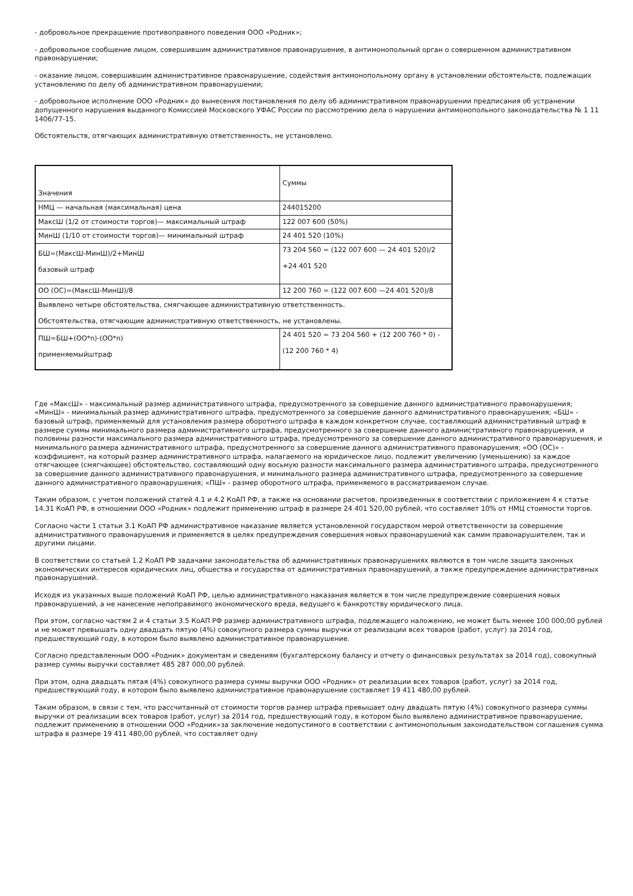- добровольное прекращение противоправного поведения ООО «Родник»;
- добровольное сообщение лицом, совершившим административное правонарушение, в антимонопольный орган о совершенном административном правонарушении;
- оказание лицом, совершившим административное правонарушение, содействия антимонопольному органу в установлении обстоятельств, подлежащих установлению по делу об административном правонарушении;
- добровольное исполнение ООО «Родник» до вынесения постановления по делу об административном правонарушении предписания об устранении допущенного нарушения выданного Комиссией Московского УФАС России по рассмотрению дела о нарушении антимонопольного законодательства № 1 11 1406/77-15.
Обстоятельств, отягчающих административную ответственность, не установлено.
| Значения | Суммы |
| НМЦ — начальная (максимальная) цена | 244015200 |
| МаксШ (1/2 от стоимости торгов)— максимальный штраф | 122 007 600 (50%) |
| МинШ (1/10 от стоимости торгов)— минимальный штраф | 24 401 520 (10%) |
| БШ=(МаксШ-МинШ)/2+МинШ базовый штраф | 73 204 560 = (122 007 600 — 24 401 520)/2 +24 401 520 |
| ОО (ОС)=(МаксШ-МинШ)/8 | 12 200 760 = (122 007 600 —24 401 520)/8 |
| Выявлено четыре обстоятельства, смягчающее административную ответственность. Обстоятельства, отягчающие административную ответственность, не установлены. | |
| ПШ=БШ+(ОО*n)-(ОО*n) применяемыйштраф | 24 401 520 = 73 204 560 + (12 200 760 * 0) - (12 200 760 * 4) |
Где «МаксШ» - максимальный размер административного штрафа, предусмотренного за совершение данного административного правонарушения; «МинШ» - минимальный размер административного штрафа, предусмотренного за совершение данного административного правонарушения; «БШ» - базовый штраф, применяемый для установления размера оборотного штрафа в каждом конкретном случае, составляющий административный штраф в размере суммы минимального размера административного штрафа, предусмотренного за совершение данного административного правонарушения, и половины разности максимального размера административного штрафа, предусмотренного за совершение данного административного правонарушения, и минимального размера административного штрафа, предусмотренного за совершение данного административного правонарушения; «ОО (ОС)» - коэффициент, на который размер административного штрафа, налагаемого на юридическое лицо, подлежит увеличению (уменьшению) за каждое отягчающее (смягчающее) обстоятельство, составляющий одну восьмую разности максимального размера административного штрафа, предусмотренного за совершение данного административного правонарушения, и минимального размера административного штрафа, предусмотренного за совершение данного административного правонарушения; «ПШ» - размер оборотного штрафа, применяемого в рассматриваемом случае.
Таким образом, с учетом положений статей 4.1 и 4.2 КоАП РФ, а также на основании расчетов, произведенных в соответствии с приложением 4 к статье 14.31 КоАП РФ, в отношении ООО «Родник» подлежит применению штраф в размере 24 401 520,00 рублей, что составляет 10% от НМЦ стоимости торгов.
Согласно части 1 статьи 3.1 КоАП РФ административное наказание является установленной государством мерой ответственности за совершение административного правонарушения и применяется в целях предупреждения совершения новых правонарушений как самим правонарушителем, так и другими лицами.
В соответствии со статьей 1.2 КоАП РФ задачами законодательства об административных правонарушениях являются в том числе защита законных экономических интересов юридических лиц, общества и государства от административных правонарушений, а также предупреждение административных правонарушений.
Исходя из указанных выше положений КоАП РФ, целью административного наказания является в том числе предупреждение совершения новых правонарушений, а не нанесение непоправимого экономического вреда, ведущего к банкротству юридического лица.
При этом, согласно частям 2 и 4 статьи 3.5 КоАП РФ размер административного штрафа, подлежащего наложению, не может быть менее 100 000,00 рублей и не может превышать одну двадцать пятую (4%) совокупного размера суммы выручки от реализации всех товаров (работ, услуг) за 2014 год, предшествующий году, в котором было выявлено административное правонарушение.
Согласно представленным ООО «Родник» документам и сведениям (бухгалтерскому балансу и отчету о финансовых результатах за 2014 год), совокупный размер суммы выручки составляет 485 287 000,00 рублей.
При этом, одна двадцать пятая (4%) совокупного размера суммы выручки ООО «Родник» от реализации всех товаров (работ, услуг) за 2014 год, предшествующий году, в котором было выявлено административное правонарушение составляет 19 411 480,00 рублей.
Таким образом, в связи с тем, что рассчитанный от стоимости торгов размер штрафа превышает одну двадцать пятую (4%) совокупного размера суммы выручки от реализации всех товаров (работ, услуг) за 2014 год, предшествующий году, в котором было выявлено административное правонарушение, подлежит применению в отношении ООО «Родник»за заключение недопустимого в соответствии с антимонопольным законодательством соглашения сумма штрафа в размере 19 411 480,00 рублей, что составляет одну